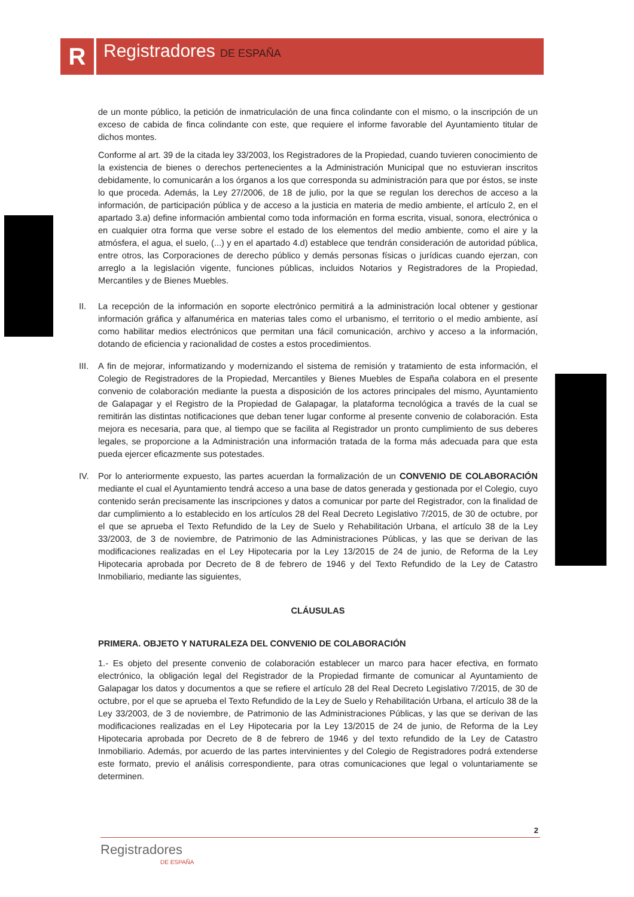R Registradores DE ESPAÑA
de un monte público, la petición de inmatriculación de una finca colindante con el mismo, o la inscripción de un exceso de cabida de finca colindante con este, que requiere el informe favorable del Ayuntamiento titular de dichos montes.
Conforme al art. 39 de la citada ley 33/2003, los Registradores de la Propiedad, cuando tuvieren conocimiento de la existencia de bienes o derechos pertenecientes a la Administración Municipal que no estuvieran inscritos debidamente, lo comunicarán a los órganos a los que corresponda su administración para que por éstos, se inste lo que proceda. Además, la Ley 27/2006, de 18 de julio, por la que se regulan los derechos de acceso a la información, de participación pública y de acceso a la justicia en materia de medio ambiente, el artículo 2, en el apartado 3.a) define información ambiental como toda información en forma escrita, visual, sonora, electrónica o en cualquier otra forma que verse sobre el estado de los elementos del medio ambiente, como el aire y la atmósfera, el agua, el suelo, (...) y en el apartado 4.d) establece que tendrán consideración de autoridad pública, entre otros, las Corporaciones de derecho público y demás personas físicas o jurídicas cuando ejerzan, con arreglo a la legislación vigente, funciones públicas, incluidos Notarios y Registradores de la Propiedad, Mercantiles y de Bienes Muebles.
II. La recepción de la información en soporte electrónico permitirá a la administración local obtener y gestionar información gráfica y alfanumérica en materias tales como el urbanismo, el territorio o el medio ambiente, así como habilitar medios electrónicos que permitan una fácil comunicación, archivo y acceso a la información, dotando de eficiencia y racionalidad de costes a estos procedimientos.
III. A fin de mejorar, informatizando y modernizando el sistema de remisión y tratamiento de esta información, el Colegio de Registradores de la Propiedad, Mercantiles y Bienes Muebles de España colabora en el presente convenio de colaboración mediante la puesta a disposición de los actores principales del mismo, Ayuntamiento de Galapagar y el Registro de la Propiedad de Galapagar, la plataforma tecnológica a través de la cual se remitirán las distintas notificaciones que deban tener lugar conforme al presente convenio de colaboración. Esta mejora es necesaria, para que, al tiempo que se facilita al Registrador un pronto cumplimiento de sus deberes legales, se proporcione a la Administración una información tratada de la forma más adecuada para que esta pueda ejercer eficazmente sus potestades.
IV. Por lo anteriormente expuesto, las partes acuerdan la formalización de un CONVENIO DE COLABORACIÓN mediante el cual el Ayuntamiento tendrá acceso a una base de datos generada y gestionada por el Colegio, cuyo contenido serán precisamente las inscripciones y datos a comunicar por parte del Registrador, con la finalidad de dar cumplimiento a lo establecido en los artículos 28 del Real Decreto Legislativo 7/2015, de 30 de octubre, por el que se aprueba el Texto Refundido de la Ley de Suelo y Rehabilitación Urbana, el artículo 38 de la Ley 33/2003, de 3 de noviembre, de Patrimonio de las Administraciones Públicas, y las que se derivan de las modificaciones realizadas en el Ley Hipotecaria por la Ley 13/2015 de 24 de junio, de Reforma de la Ley Hipotecaria aprobada por Decreto de 8 de febrero de 1946 y del Texto Refundido de la Ley de Catastro Inmobiliario, mediante las siguientes,
CLÁUSULAS
PRIMERA. OBJETO Y NATURALEZA DEL CONVENIO DE COLABORACIÓN
1.- Es objeto del presente convenio de colaboración establecer un marco para hacer efectiva, en formato electrónico, la obligación legal del Registrador de la Propiedad firmante de comunicar al Ayuntamiento de Galapagar los datos y documentos a que se refiere el artículo 28 del Real Decreto Legislativo 7/2015, de 30 de octubre, por el que se aprueba el Texto Refundido de la Ley de Suelo y Rehabilitación Urbana, el artículo 38 de la Ley 33/2003, de 3 de noviembre, de Patrimonio de las Administraciones Públicas, y las que se derivan de las modificaciones realizadas en el Ley Hipotecaria por la Ley 13/2015 de 24 de junio, de Reforma de la Ley Hipotecaria aprobada por Decreto de 8 de febrero de 1946 y del texto refundido de la Ley de Catastro Inmobiliario. Además, por acuerdo de las partes intervinientes y del Colegio de Registradores podrá extenderse este formato, previo el análisis correspondiente, para otras comunicaciones que legal o voluntariamente se determinen.
2
Registradores
DE ESPAÑA